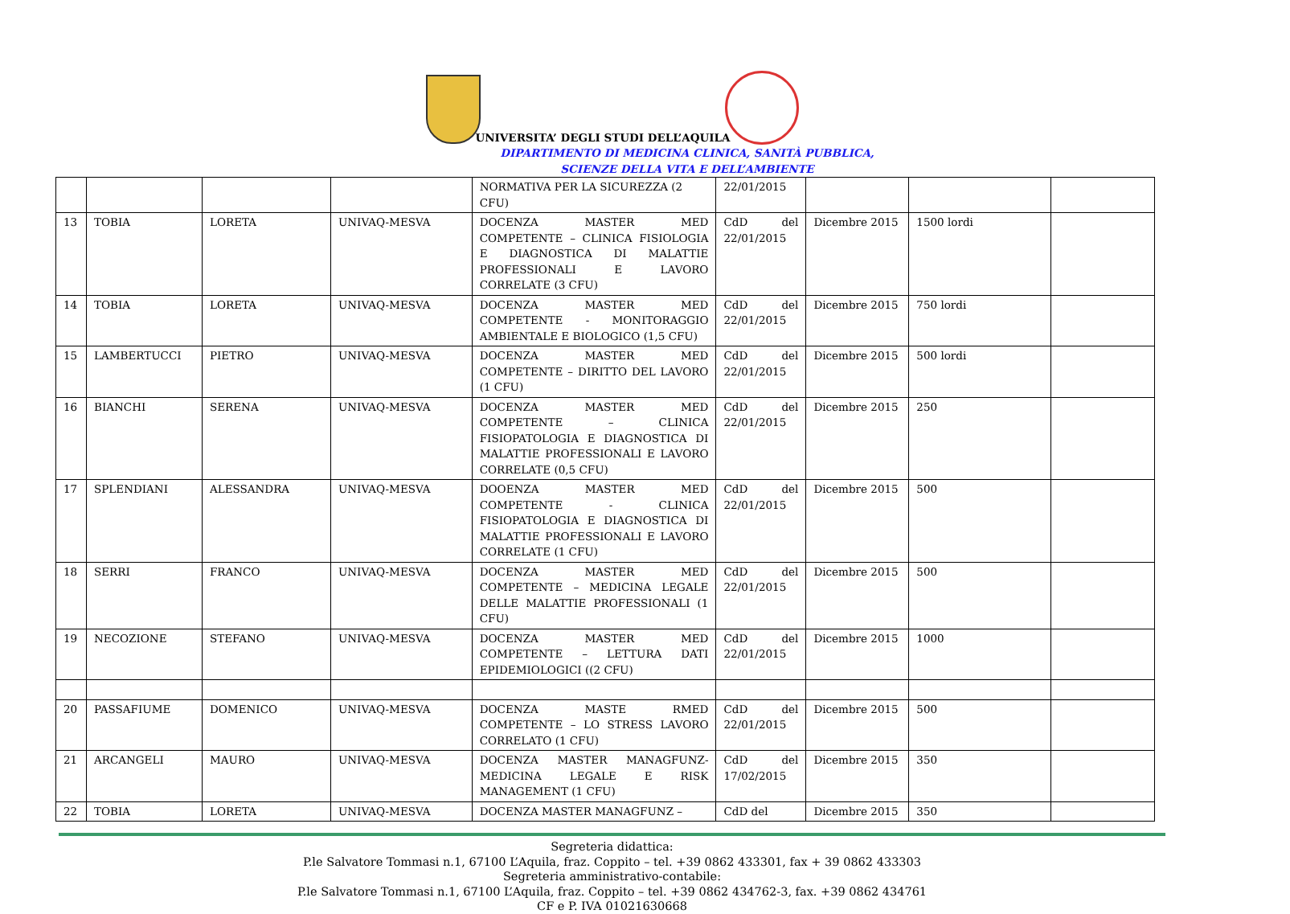UNIVERSITA’ DEGLI STUDI DELL’AQUILA
DIPARTIMENTO DI MEDICINA CLINICA, SANITÀ PUBBLICA,
SCIENZE DELLA VITA E DELL’AMBIENTE
| | | | | NORMATIVA PER LA SICUREZZA (2 CFU) | 22/01/2015 | | | |
| 13 | TOBIA | LORETA | UNIVAQ-MESVA | DOCENZA MASTER MED COMPETENTE – CLINICA FISIOLOGIA E DIAGNOSTICA DI MALATTIE PROFESSIONALI E LAVORO CORRELATE (3 CFU) | CdD del 22/01/2015 | Dicembre 2015 | 1500 lordi | |
| 14 | TOBIA | LORETA | UNIVAQ-MESVA | DOCENZA MASTER MED COMPETENTE - MONITORAGGIO AMBIENTALE E BIOLOGICO (1,5 CFU) | CdD del 22/01/2015 | Dicembre 2015 | 750 lordi | |
| 15 | LAMBERTUCCI | PIETRO | UNIVAQ-MESVA | DOCENZA MASTER MED COMPETENTE – DIRITTO DEL LAVORO (1 CFU) | CdD del 22/01/2015 | Dicembre 2015 | 500 lordi | |
| 16 | BIANCHI | SERENA | UNIVAQ-MESVA | DOCENZA MASTER MED COMPETENTE – CLINICA FISIOPATOLOGIA E DIAGNOSTICA DI MALATTIE PROFESSIONALI E LAVORO CORRELATE (0,5 CFU) | CdD del 22/01/2015 | Dicembre 2015 | 250 | |
| 17 | SPLENDIANI | ALESSANDRA | UNIVAQ-MESVA | DOOENZA MASTER MED COMPETENTE - CLINICA FISIOPATOLOGIA E DIAGNOSTICA DI MALATTIE PROFESSIONALI E LAVORO CORRELATE (1 CFU) | CdD del 22/01/2015 | Dicembre 2015 | 500 | |
| 18 | SERRI | FRANCO | UNIVAQ-MESVA | DOCENZA MASTER MED COMPETENTE – MEDICINA LEGALE DELLE MALATTIE PROFESSIONALI (1 CFU) | CdD del 22/01/2015 | Dicembre 2015 | 500 | |
| 19 | NECOZIONE | STEFANO | UNIVAQ-MESVA | DOCENZA MASTER MED COMPETENTE – LETTURA DATI EPIDEMIOLOGICI ((2 CFU) | CdD del 22/01/2015 | Dicembre 2015 | 1000 | |
| 20 | PASSAFIUME | DOMENICO | UNIVAQ-MESVA | DOCENZA MASTE RMED COMPETENTE – LO STRESS LAVORO CORRELATO (1 CFU) | CdD del 22/01/2015 | Dicembre 2015 | 500 | |
| 21 | ARCANGELI | MAURO | UNIVAQ-MESVA | DOCENZA MASTER MANAGFUNZ-MEDICINA LEGALE E RISK MANAGEMENT (1 CFU) | CdD del 17/02/2015 | Dicembre 2015 | 350 | |
| 22 | TOBIA | LORETA | UNIVAQ-MESVA | DOCENZA MASTER MANAGFUNZ – | CdD del | Dicembre 2015 | 350 | |
Segreteria didattica:
P.le Salvatore Tommasi n.1, 67100 L’Aquila, fraz. Coppito – tel. +39 0862 433301, fax + 39 0862 433303
Segreteria amministrativo-contabile:
P.le Salvatore Tommasi n.1, 67100 L’Aquila, fraz. Coppito – tel. +39 0862 434762-3, fax. +39 0862 434761
CF e P. IVA 01021630668